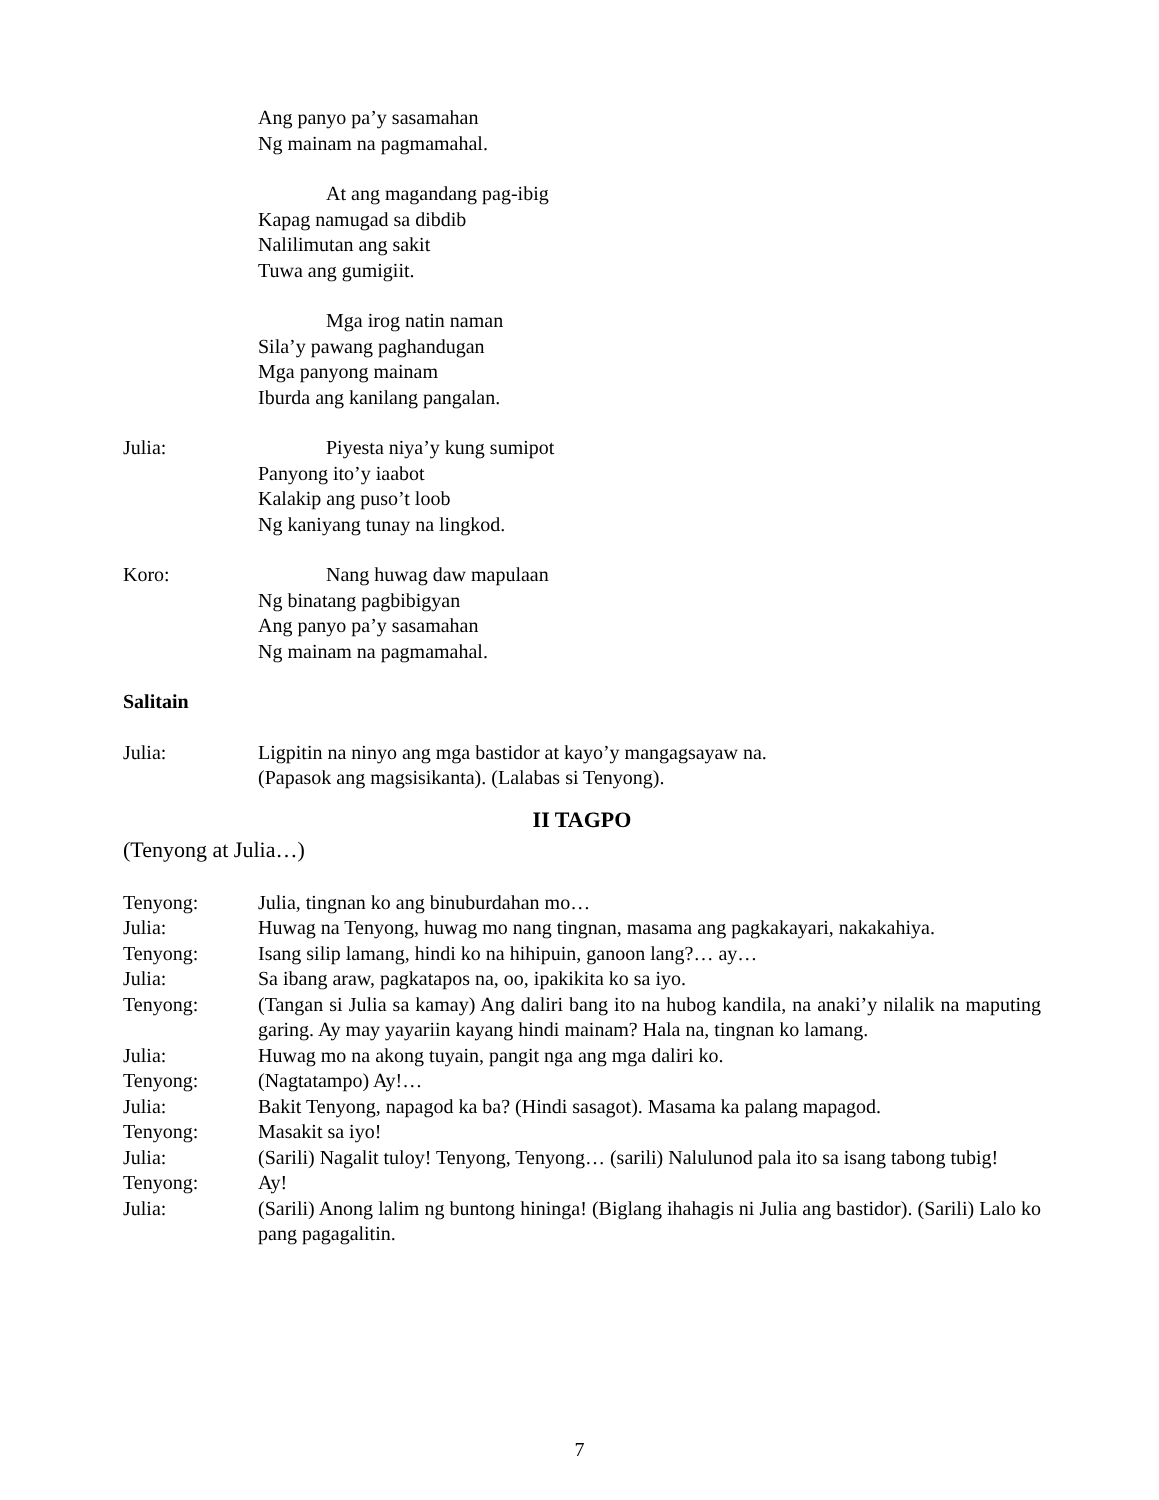Ang panyo pa’y sasamahan
Ng mainam na pagmamahal.
At ang magandang pag-ibig
Kapag namugad sa dibdib
Nalilimutan ang sakit
Tuwa ang gumigiit.
Mga irog natin naman
Sila’y pawang paghandugan
Mga panyong mainam
Iburda ang kanilang pangalan.
Julia: Piyesta niya’y kung sumipot
Panyong ito’y iaabot
Kalakip ang puso’t loob
Ng kaniyang tunay na lingkod.
Koro: Nang huwag daw mapulaan
Ng binatang pagbibigyan
Ang panyo pa’y sasamahan
Ng mainam na pagmamahal.
Salitain
Julia: Ligpitin na ninyo ang mga bastidor at kayo’y mangagsayaw na.
(Papasok ang magsisikanta). (Lalabas si Tenyong).
II TAGPO
(Tenyong at Julia…)
Tenyong: Julia, tingnan ko ang binuburdahan mo…
Julia: Huwag na Tenyong, huwag mo nang tingnan, masama ang pagkakayari, nakakahiya.
Tenyong: Isang silip lamang, hindi ko na hihipuin, ganoon lang?… ay…
Julia: Sa ibang araw, pagkatapos na, oo, ipakikita ko sa iyo.
Tenyong: (Tangan si Julia sa kamay) Ang daliri bang ito na hubog kandila, na anaki’y nilalik na maputing garing. Ay may yayariin kayang hindi mainam? Hala na, tingnan ko lamang.
Julia: Huwag mo na akong tuyain, pangit nga ang mga daliri ko.
Tenyong: (Nagtatampo) Ay!…
Julia: Bakit Tenyong, napagod ka ba? (Hindi sasagot). Masama ka palang mapagod.
Tenyong: Masakit sa iyo!
Julia: (Sarili) Nagalit tuloy! Tenyong, Tenyong… (sarili) Nalulunod pala ito sa isang tabong tubig!
Tenyong: Ay!
Julia: (Sarili) Anong lalim ng buntong hininga! (Biglang ihahagis ni Julia ang bastidor). (Sarili) Lalo ko pang pagagalitin.
7